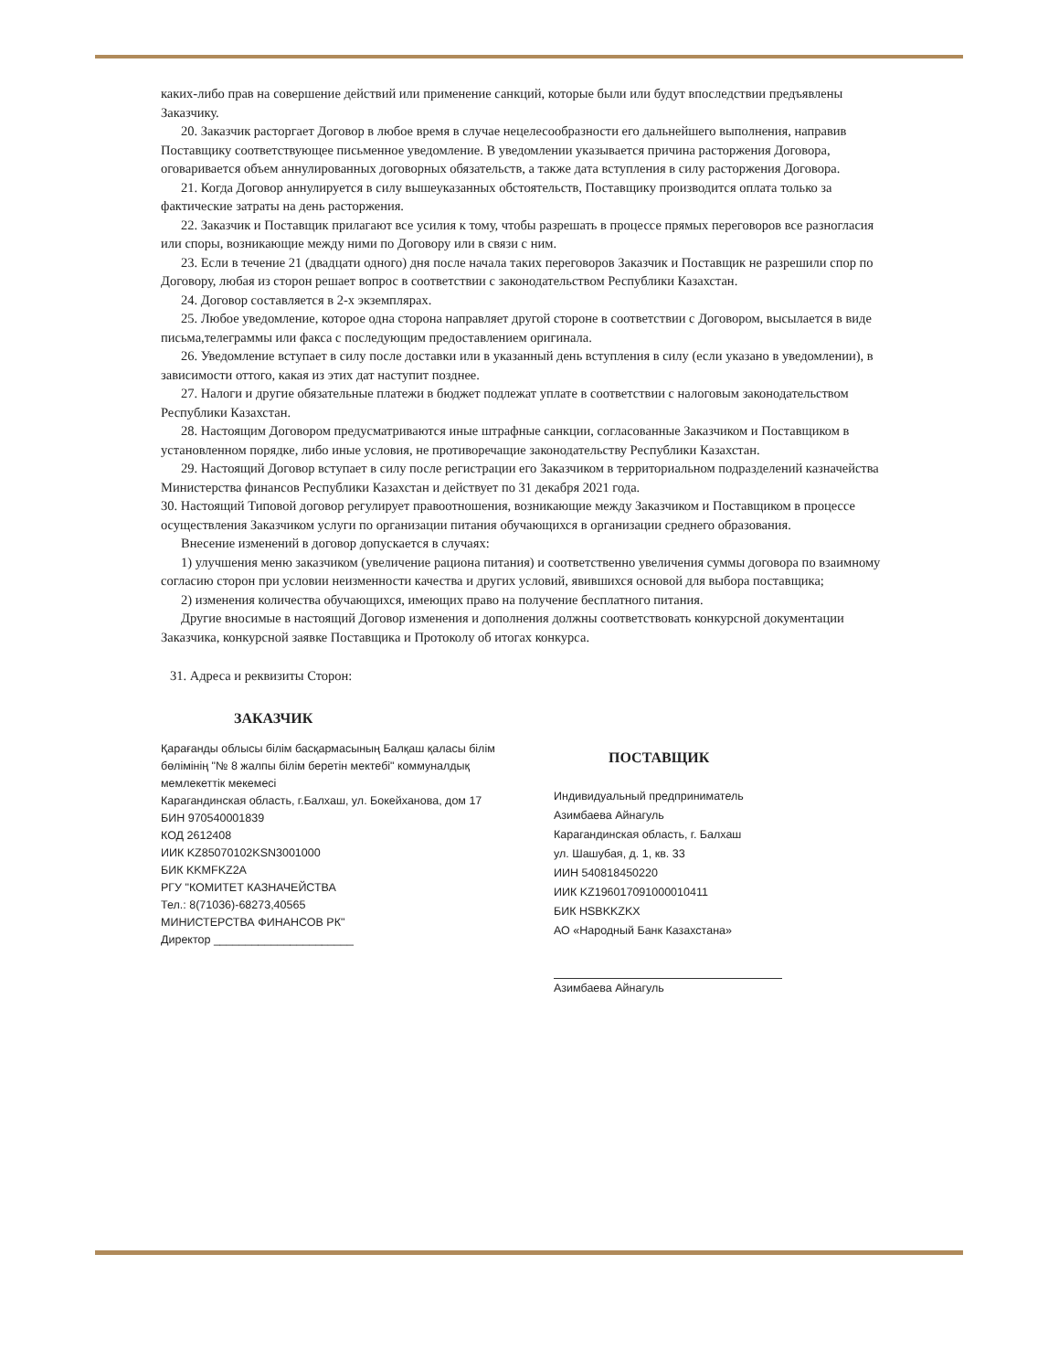каких-либо прав на совершение действий или применение санкций, которые были или будут впоследствии предъявлены Заказчику.
20. Заказчик расторгает Договор в любое время в случае нецелесообразности его дальнейшего выполнения, направив Поставщику соответствующее письменное уведомление. В уведомлении указывается причина расторжения Договора, оговаривается объем аннулированных договорных обязательств, а также дата вступления в силу расторжения Договора.
21. Когда Договор аннулируется в силу вышеуказанных обстоятельств, Поставщику производится оплата только за фактические затраты на день расторжения.
22. Заказчик и Поставщик прилагают все усилия к тому, чтобы разрешать в процессе прямых переговоров все разногласия или споры, возникающие между ними по Договору или в связи с ним.
23. Если в течение 21 (двадцати одного) дня после начала таких переговоров Заказчик и Поставщик не разрешили спор по Договору, любая из сторон решает вопрос в соответствии с законодательством Республики Казахстан.
24. Договор составляется в 2-х экземплярах.
25. Любое уведомление, которое одна сторона направляет другой стороне в соответствии с Договором, высылается в виде письма,телеграммы или факса с последующим предоставлением оригинала.
26. Уведомление вступает в силу после доставки или в указанный день вступления в силу (если указано в уведомлении), в зависимости оттого, какая из этих дат наступит позднее.
27. Налоги и другие обязательные платежи в бюджет подлежат уплате в соответствии с налоговым законодательством Республики Казахстан.
28. Настоящим Договором предусматриваются иные штрафные санкции, согласованные Заказчиком и Поставщиком в установленном порядке, либо иные условия, не противоречащие законодательству Республики Казахстан.
29. Настоящий Договор вступает в силу после регистрации его Заказчиком в территориальном подразделений казначейства Министерства финансов Республики Казахстан и действует по 31 декабря 2021 года.
30. Настоящий Типовой договор регулирует правоотношения, возникающие между Заказчиком и Поставщиком в процессе осуществления Заказчиком услуги по организации питания обучающихся в организации среднего образования.
Внесение изменений в договор допускается в случаях:
1) улучшения меню заказчиком (увеличение рациона питания) и соответственно увеличения суммы договора по взаимному согласию сторон при условии неизменности качества и других условий, явившихся основой для выбора поставщика;
2) изменения количества обучающихся, имеющих право на получение бесплатного питания.
Другие вносимые в настоящий Договор изменения и дополнения должны соответствовать конкурсной документации Заказчика, конкурсной заявке Поставщика и Протоколу об итогах конкурса.
31. Адреса и реквизиты Сторон:
ЗАКАЗЧИК
Қарағанды облысы білім басқармасының Балқаш қаласы білім бөлімінің "№ 8 жалпы білім беретін мектебі" коммуналдық мемлекеттік мекемесі
Карагандинская область, г.Балхаш, ул. Бокейханова, дом 17
БИН 970540001839
КОД 2612408
ИИК KZ85070102KSN3001000
БИК KKMFKZ2A
РГУ "КОМИТЕТ КАЗНАЧЕЙСТВА
Тел.: 8(71036)-68273,40565
МИНИСТЕРСТВА ФИНАНСОВ РК"
Директор ______________________
ПОСТАВЩИК
Индивидуальный предприниматель
Азимбаева Айнагуль
Карагандинская область, г. Балхаш
ул. Шашубая, д. 1, кв. 33
ИИН 540818450220
ИИК KZ196017091000010411
БИК HSBKKZKX
АО «Народный Банк Казахстана»
Азимбаева Айнагуль